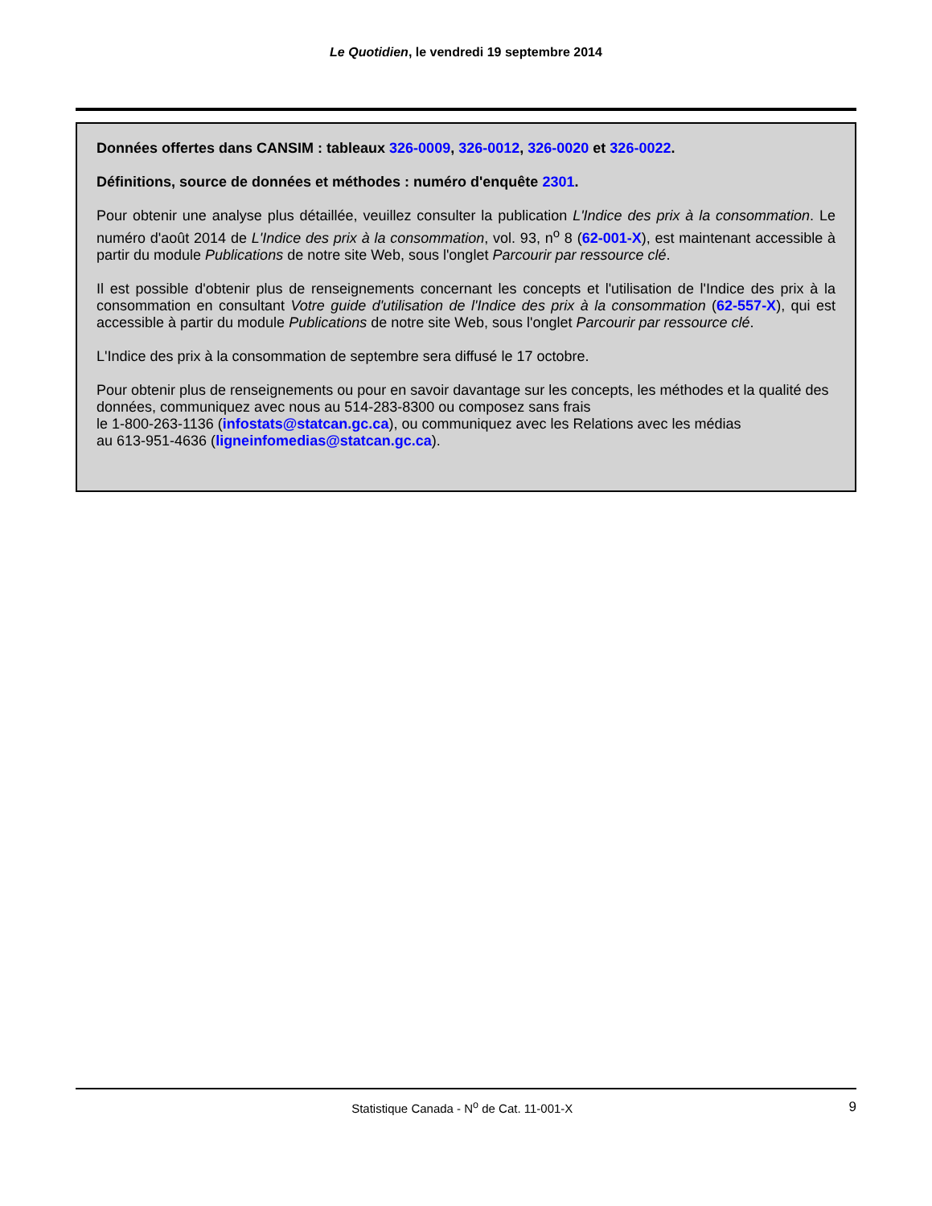Le Quotidien, le vendredi 19 septembre 2014
Données offertes dans CANSIM : tableaux 326-0009, 326-0012, 326-0020 et 326-0022.
Définitions, source de données et méthodes : numéro d'enquête 2301.
Pour obtenir une analyse plus détaillée, veuillez consulter la publication L'Indice des prix à la consommation. Le numéro d'août 2014 de L'Indice des prix à la consommation, vol. 93, n<sup>o</sup> 8 (62-001-X), est maintenant accessible à partir du module Publications de notre site Web, sous l'onglet Parcourir par ressource clé.
Il est possible d'obtenir plus de renseignements concernant les concepts et l'utilisation de l'Indice des prix à la consommation en consultant Votre guide d'utilisation de l'Indice des prix à la consommation (62-557-X), qui est accessible à partir du module Publications de notre site Web, sous l'onglet Parcourir par ressource clé.
L'Indice des prix à la consommation de septembre sera diffusé le 17 octobre.
Pour obtenir plus de renseignements ou pour en savoir davantage sur les concepts, les méthodes et la qualité des données, communiquez avec nous au 514-283-8300 ou composez sans frais
le 1-800-263-1136 (infostats@statcan.gc.ca), ou communiquez avec les Relations avec les médias
au 613-951-4636 (ligneinfomedias@statcan.gc.ca).
Statistique Canada - N<sup>o</sup> de Cat. 11-001-X 9